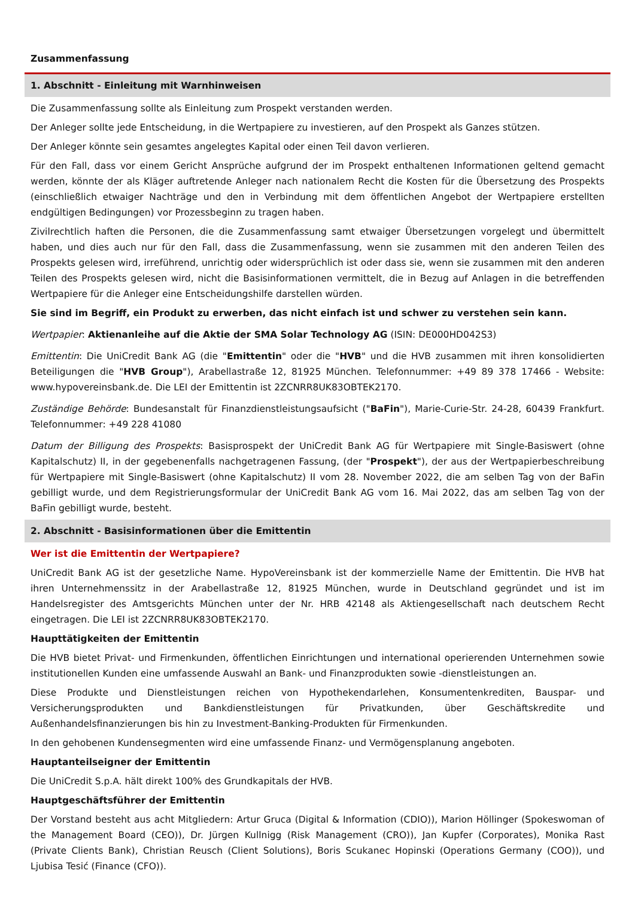Zusammenfassung
1. Abschnitt - Einleitung mit Warnhinweisen
Die Zusammenfassung sollte als Einleitung zum Prospekt verstanden werden.
Der Anleger sollte jede Entscheidung, in die Wertpapiere zu investieren, auf den Prospekt als Ganzes stützen.
Der Anleger könnte sein gesamtes angelegtes Kapital oder einen Teil davon verlieren.
Für den Fall, dass vor einem Gericht Ansprüche aufgrund der im Prospekt enthaltenen Informationen geltend gemacht werden, könnte der als Kläger auftretende Anleger nach nationalem Recht die Kosten für die Übersetzung des Prospekts (einschließlich etwaiger Nachträge und den in Verbindung mit dem öffentlichen Angebot der Wertpapiere erstellten endgültigen Bedingungen) vor Prozessbeginn zu tragen haben.
Zivilrechtlich haften die Personen, die die Zusammenfassung samt etwaiger Übersetzungen vorgelegt und übermittelt haben, und dies auch nur für den Fall, dass die Zusammenfassung, wenn sie zusammen mit den anderen Teilen des Prospekts gelesen wird, irreführend, unrichtig oder widersprüchlich ist oder dass sie, wenn sie zusammen mit den anderen Teilen des Prospekts gelesen wird, nicht die Basisinformationen vermittelt, die in Bezug auf Anlagen in die betreffenden Wertpapiere für die Anleger eine Entscheidungshilfe darstellen würden.
Sie sind im Begriff, ein Produkt zu erwerben, das nicht einfach ist und schwer zu verstehen sein kann.
Wertpapier: Aktienanleihe auf die Aktie der SMA Solar Technology AG (ISIN: DE000HD042S3)
Emittentin: Die UniCredit Bank AG (die "Emittentin" oder die "HVB" und die HVB zusammen mit ihren konsolidierten Beteiligungen die "HVB Group"), Arabellastraße 12, 81925 München. Telefonnummer: +49 89 378 17466 - Website: www.hypovereinsbank.de. Die LEI der Emittentin ist 2ZCNRR8UK83OBTEK2170.
Zuständige Behörde: Bundesanstalt für Finanzdienstleistungsaufsicht ("BaFin"), Marie-Curie-Str. 24-28, 60439 Frankfurt. Telefonnummer: +49 228 41080
Datum der Billigung des Prospekts: Basisprospekt der UniCredit Bank AG für Wertpapiere mit Single-Basiswert (ohne Kapitalschutz) II, in der gegebenenfalls nachgetragenen Fassung, (der "Prospekt"), der aus der Wertpapierbeschreibung für Wertpapiere mit Single-Basiswert (ohne Kapitalschutz) II vom 28. November 2022, die am selben Tag von der BaFin gebilligt wurde, und dem Registrierungsformular der UniCredit Bank AG vom 16. Mai 2022, das am selben Tag von der BaFin gebilligt wurde, besteht.
2. Abschnitt - Basisinformationen über die Emittentin
Wer ist die Emittentin der Wertpapiere?
UniCredit Bank AG ist der gesetzliche Name. HypoVereinsbank ist der kommerzielle Name der Emittentin. Die HVB hat ihren Unternehmenssitz in der Arabellastraße 12, 81925 München, wurde in Deutschland gegründet und ist im Handelsregister des Amtsgerichts München unter der Nr. HRB 42148 als Aktiengesellschaft nach deutschem Recht eingetragen. Die LEI ist 2ZCNRR8UK83OBTEK2170.
Haupttätigkeiten der Emittentin
Die HVB bietet Privat- und Firmenkunden, öffentlichen Einrichtungen und international operierenden Unternehmen sowie institutionellen Kunden eine umfassende Auswahl an Bank- und Finanzprodukten sowie -dienstleistungen an.
Diese Produkte und Dienstleistungen reichen von Hypothekendarlehen, Konsumentenkrediten, Bauspar- und Versicherungsprodukten und Bankdienstleistungen für Privatkunden, über Geschäftskredite und Außenhandelsfinanzierungen bis hin zu Investment-Banking-Produkten für Firmenkunden.
In den gehobenen Kundensegmenten wird eine umfassende Finanz- und Vermögensplanung angeboten.
Hauptanteilseigner der Emittentin
Die UniCredit S.p.A. hält direkt 100% des Grundkapitals der HVB.
Hauptgeschäftsführer der Emittentin
Der Vorstand besteht aus acht Mitgliedern: Artur Gruca (Digital & Information (CDIO)), Marion Höllinger (Spokeswoman of the Management Board (CEO)), Dr. Jürgen Kullnigg (Risk Management (CRO)), Jan Kupfer (Corporates), Monika Rast (Private Clients Bank), Christian Reusch (Client Solutions), Boris Scukanec Hopinski (Operations Germany (COO)), und Ljubisa Tesić (Finance (CFO)).